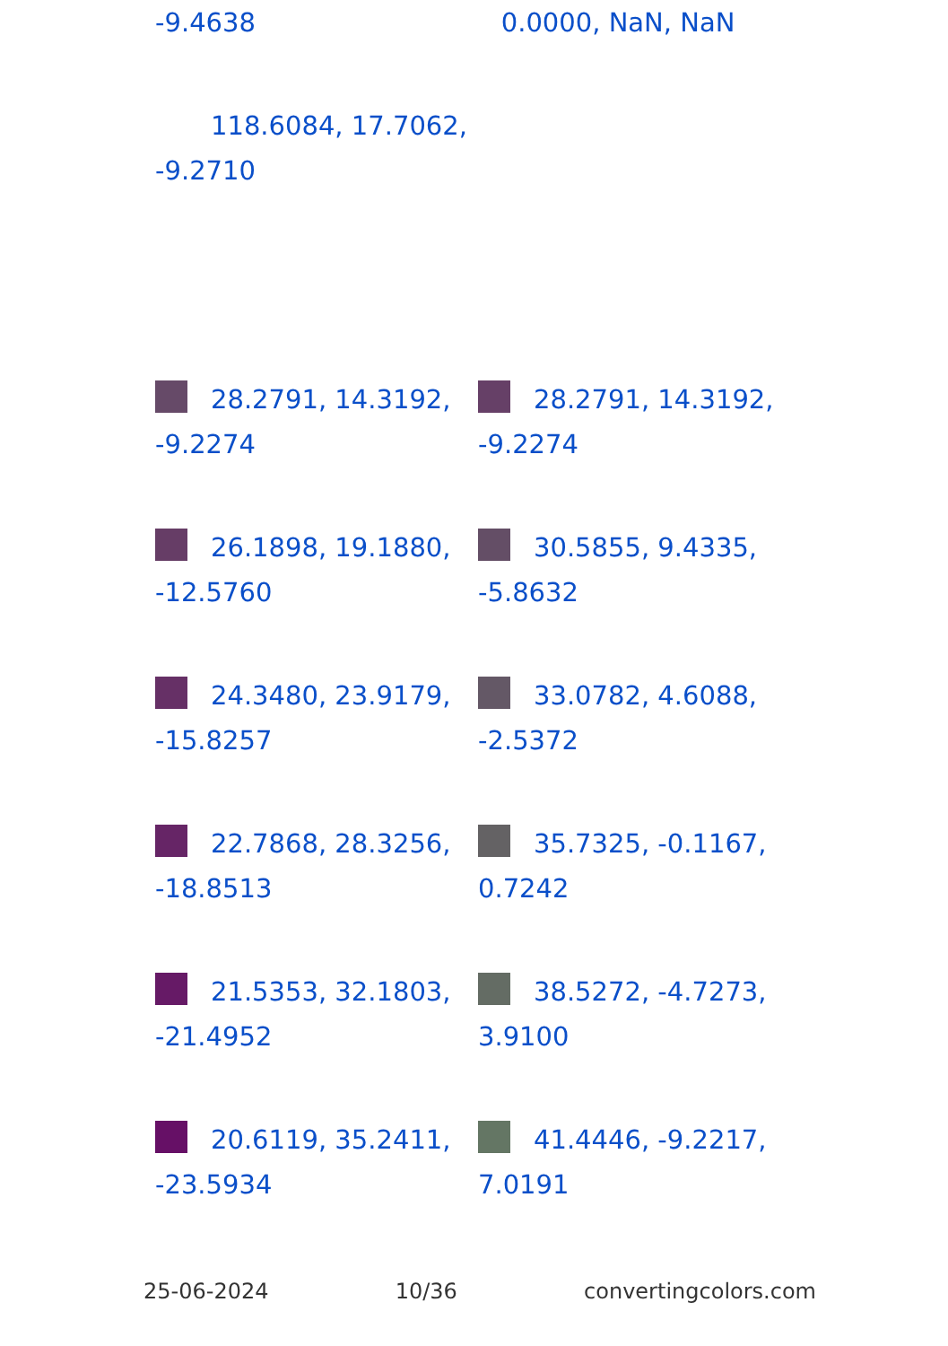-9.4638 0.0000, NaN, NaN
118.6084, 17.7062,
-9.2710
28.2791, 14.3192,
-9.2274
28.2791, 14.3192,
-9.2274
26.1898, 19.1880,
-12.5760
30.5855, 9.4335,
-5.8632
24.3480, 23.9179,
-15.8257
33.0782, 4.6088,
-2.5372
22.7868, 28.3256,
-18.8513
35.7325, -0.1167,
0.7242
21.5353, 32.1803,
-21.4952
38.5272, -4.7273,
3.9100
20.6119, 35.2411,
-23.5934
41.4446, -9.2217,
7.0191
25-06-2024 10/36 convertingcolors.com